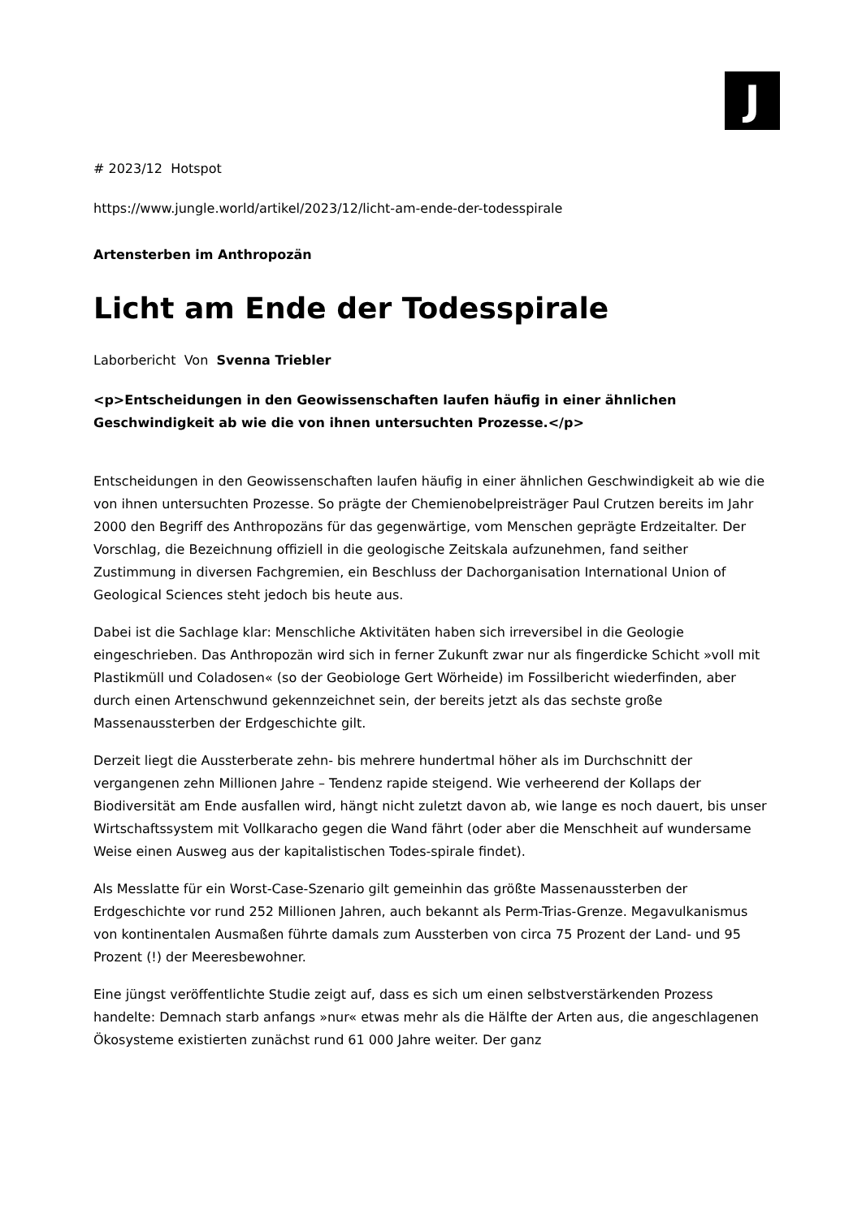J
# 2023/12 Hotspot
https://www.jungle.world/artikel/2023/12/licht-am-ende-der-todesspirale
Artensterben im Anthropozän
Licht am Ende der Todesspirale
Laborbericht Von Svenna Triebler
<p>Entscheidungen in den Geowissenschaften laufen häufig in einer ähnlichen Geschwindigkeit ab wie die von ihnen untersuchten Prozesse.</p>
Entscheidungen in den Geowissenschaften laufen häufig in einer ähnlichen Geschwindigkeit ab wie die von ihnen untersuchten Prozesse. So prägte der Chemienobelpreisträger Paul Crutzen bereits im Jahr 2000 den Begriff des Anthropozäns für das gegenwärtige, vom Menschen geprägte Erdzeitalter. Der Vorschlag, die Bezeichnung offiziell in die geologische Zeitskala aufzunehmen, fand seither Zustimmung in diversen Fachgremien, ein Beschluss der Dachorganisation International Union of Geological Sciences steht jedoch bis heute aus.
Dabei ist die Sachlage klar: Menschliche Aktivitäten haben sich irreversibel in die Geologie eingeschrieben. Das Anthropozän wird sich in ferner Zukunft zwar nur als fingerdicke Schicht »voll mit Plastikmüll und Coladosen« (so der Geobiologe Gert Wörheide) im Fossilbericht wiederfinden, aber durch einen Artenschwund gekennzeichnet sein, der bereits jetzt als das sechste große Massenaussterben der Erdgeschichte gilt.
Derzeit liegt die Aussterberate zehn- bis mehrere hundertmal höher als im Durchschnitt der vergangenen zehn Millionen Jahre – Tendenz rapide steigend. Wie verheerend der Kollaps der Biodiversität am Ende ausfallen wird, hängt nicht zuletzt davon ab, wie lange es noch dauert, bis unser Wirtschaftssystem mit Vollkaracho gegen die Wand fährt (oder aber die Menschheit auf wundersame Weise einen Ausweg aus der kapitalistischen Todes-spirale findet).
Als Messlatte für ein Worst-Case-Szenario gilt gemeinhin das größte Massenaussterben der Erdgeschichte vor rund 252 Millionen Jahren, auch bekannt als Perm-Trias-Grenze. Megavulkanismus von kontinentalen Ausmaßen führte damals zum Aussterben von circa 75 Prozent der Land- und 95 Prozent (!) der Meeresbewohner.
Eine jüngst veröffentlichte Studie zeigt auf, dass es sich um einen selbstverstärkenden Prozess handelte: Demnach starb anfangs »nur« etwas mehr als die Hälfte der Arten aus, die angeschlagenen Ökosysteme existierten zunächst rund 61 000 Jahre weiter. Der ganz